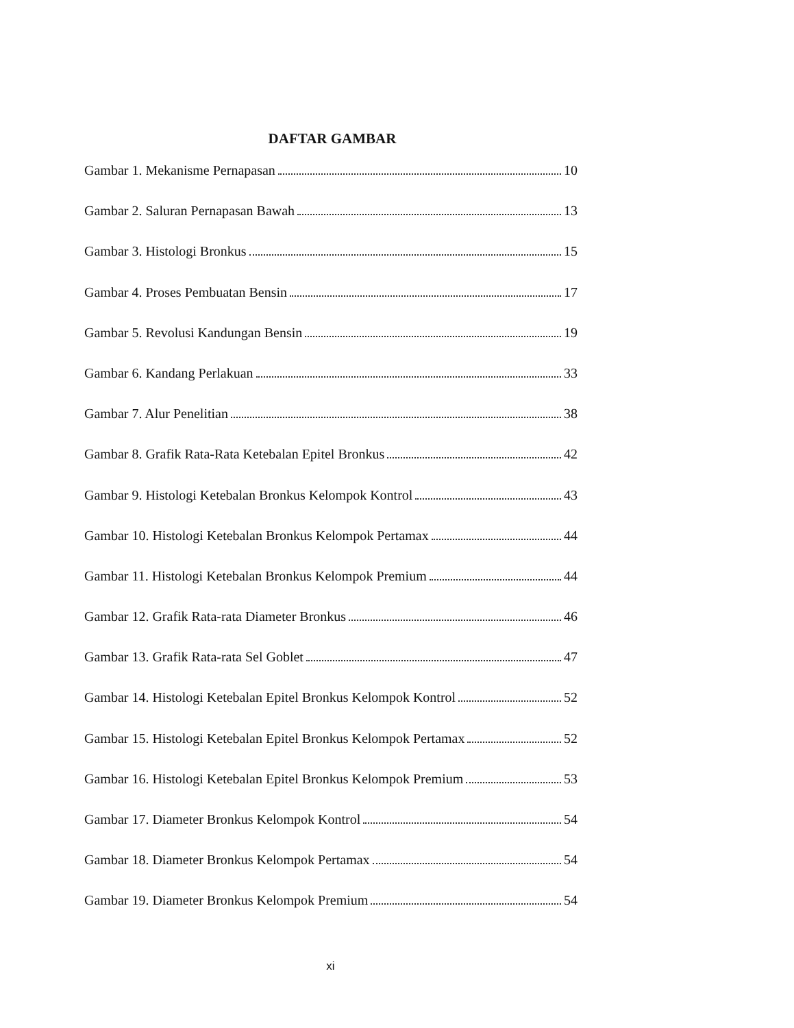DAFTAR GAMBAR
Gambar 1. Mekanisme Pernapasan 10
Gambar 2. Saluran Pernapasan Bawah 13
Gambar 3. Histologi Bronkus 15
Gambar 4. Proses Pembuatan Bensin 17
Gambar 5. Revolusi Kandungan Bensin 19
Gambar 6. Kandang Perlakuan 33
Gambar 7. Alur Penelitian 38
Gambar 8. Grafik Rata-Rata Ketebalan Epitel Bronkus 42
Gambar 9. Histologi Ketebalan Bronkus Kelompok Kontrol 43
Gambar 10. Histologi Ketebalan Bronkus Kelompok Pertamax 44
Gambar 11. Histologi Ketebalan Bronkus Kelompok Premium 44
Gambar 12. Grafik Rata-rata Diameter Bronkus 46
Gambar 13. Grafik Rata-rata Sel Goblet 47
Gambar 14. Histologi Ketebalan Epitel Bronkus Kelompok Kontrol 52
Gambar 15. Histologi Ketebalan Epitel Bronkus Kelompok Pertamax 52
Gambar 16. Histologi Ketebalan Epitel Bronkus Kelompok Premium 53
Gambar 17. Diameter Bronkus Kelompok Kontrol 54
Gambar 18. Diameter Bronkus Kelompok Pertamax 54
Gambar 19. Diameter Bronkus Kelompok Premium 54
xi